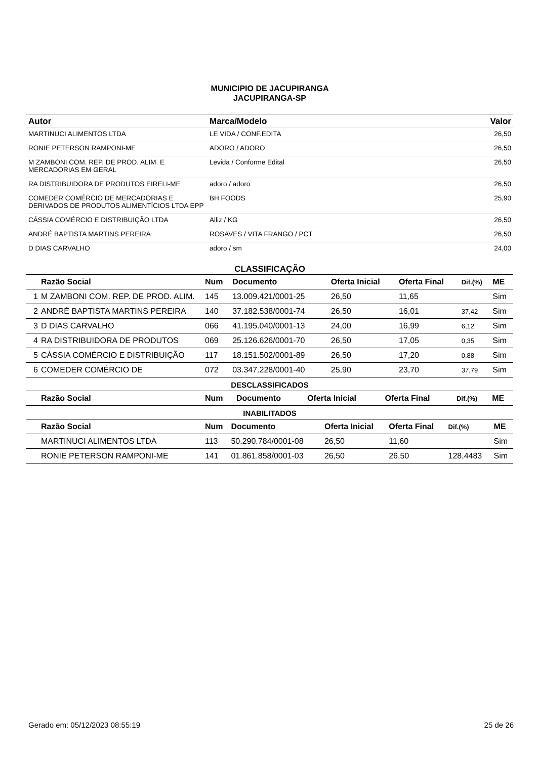MUNICIPIO DE JACUPIRANGA
JACUPIRANGA-SP
| Autor | Marca/Modelo | Valor |
| --- | --- | --- |
| MARTINUCI ALIMENTOS LTDA | LE VIDA / CONF.EDITA | 26,50 |
| RONIE PETERSON RAMPONI-ME | ADORO / ADORO | 26,50 |
| M ZAMBONI COM. REP. DE PROD. ALIM. E MERCADORIAS EM GERAL | Levida / Conforme Edital | 26,50 |
| RA DISTRIBUIDORA DE PRODUTOS EIRELI-ME | adoro / adoro | 26,50 |
| COMEDER COMÉRCIO DE MERCADORIAS E DERIVADOS DE PRODUTOS ALIMENTÍCIOS LTDA EPP | BH FOODS | 25,90 |
| CÁSSIA COMÉRCIO E DISTRIBUIÇÃO LTDA | Alliz / KG | 26,50 |
| ANDRÉ BAPTISTA MARTINS PEREIRA | ROSAVES / VITA FRANGO / PCT | 26,50 |
| D DIAS CARVALHO | adoro / sm | 24,00 |
CLASSIFICAÇÃO
| | Razão Social | Num | Documento | Oferta Inicial | Oferta Final | Dif.(%) | ME |
| --- | --- | --- | --- | --- | --- | --- | --- |
| 1 | M ZAMBONI COM. REP. DE PROD. ALIM. | 145 | 13.009.421/0001-25 | 26,50 | 11,65 | | Sim |
| 2 | ANDRÉ BAPTISTA MARTINS PEREIRA | 140 | 37.182.538/0001-74 | 26,50 | 16,01 | 37,42 | Sim |
| 3 | D DIAS CARVALHO | 066 | 41.195.040/0001-13 | 24,00 | 16,99 | 6,12 | Sim |
| 4 | RA DISTRIBUIDORA DE PRODUTOS | 069 | 25.126.626/0001-70 | 26,50 | 17,05 | 0,35 | Sim |
| 5 | CÁSSIA COMÉRCIO E DISTRIBUIÇÃO | 117 | 18.151.502/0001-89 | 26,50 | 17,20 | 0,88 | Sim |
| 6 | COMEDER COMÉRCIO DE | 072 | 03.347.228/0001-40 | 25,90 | 23,70 | 37,79 | Sim |
DESCLASSIFICADOS
| | Razão Social | Num | Documento | Oferta Inicial | Oferta Final | Dif.(%) | ME |
| --- | --- | --- | --- | --- | --- | --- | --- |
INABILITADOS
| | Razão Social | Num | Documento | Oferta Inicial | Oferta Final | Dif.(%) | ME |
| --- | --- | --- | --- | --- | --- | --- | --- |
| | MARTINUCI ALIMENTOS LTDA | 113 | 50.290.784/0001-08 | 26,50 | 11,60 | | Sim |
| | RONIE PETERSON RAMPONI-ME | 141 | 01.861.858/0001-03 | 26,50 | 26,50 | 128,4483 | Sim |
Gerado em: 05/12/2023 08:55:19 25 de 26